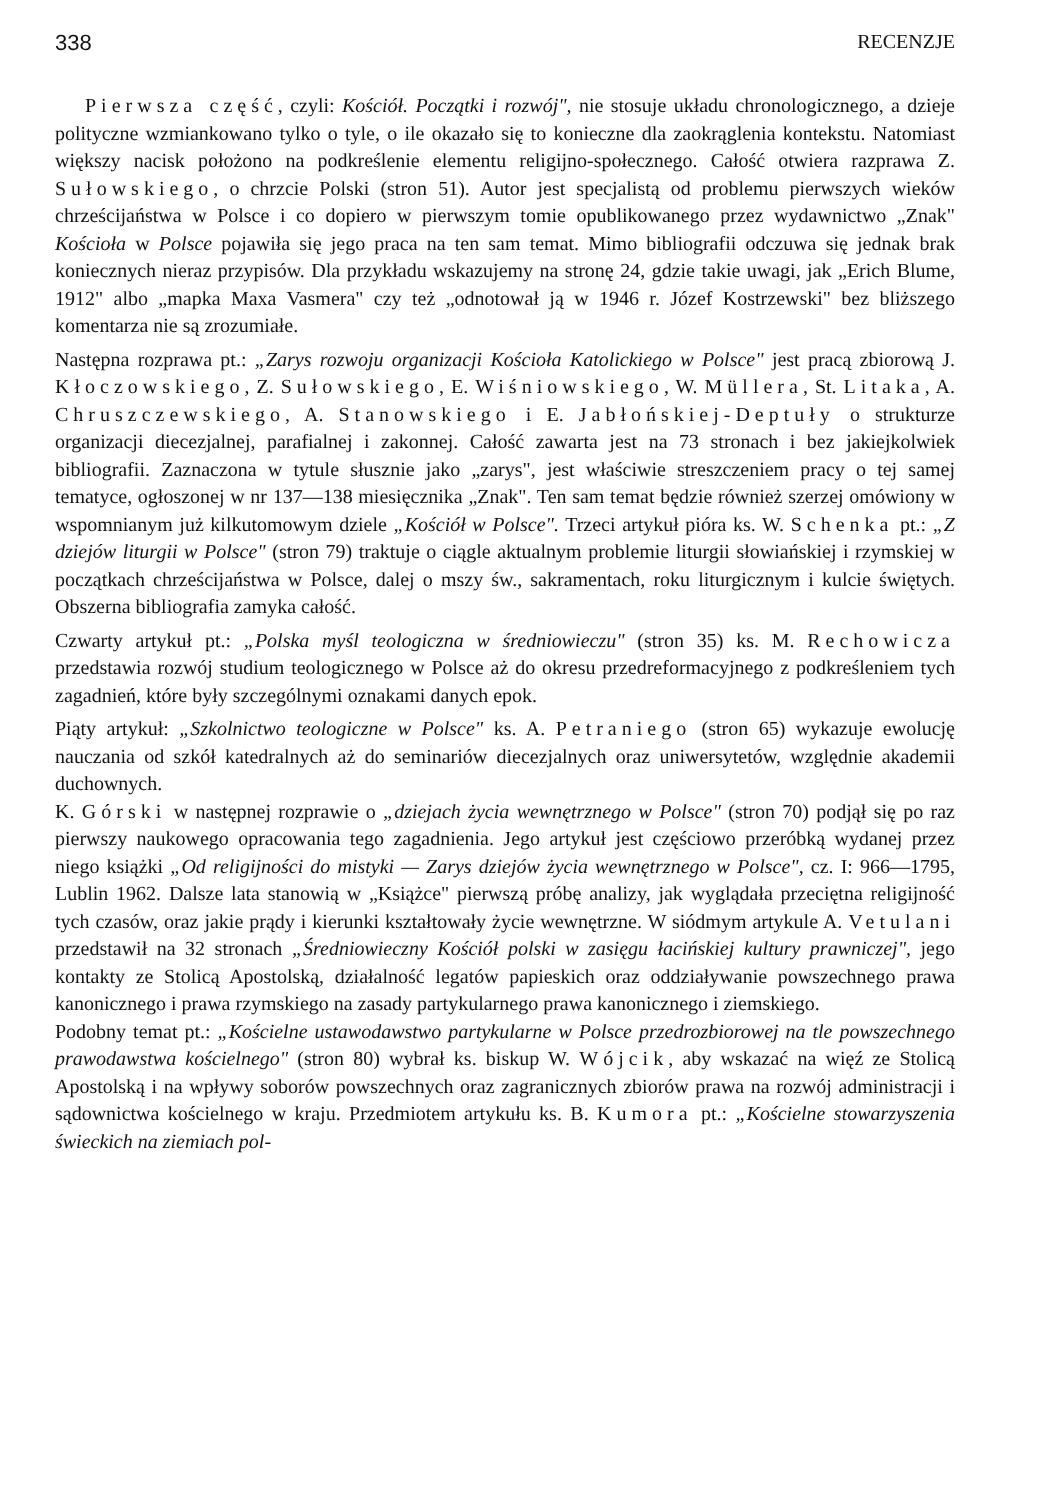338 RECENZJE
Pierwsza część, czyli: Kościół. Początki i rozwój", nie stosuje układu chronologicznego, a dzieje polityczne wzmiankowano tylko o tyle, o ile okazało się to konieczne dla zaokrąglenia kontekstu. Natomiast większy nacisk położono na podkreślenie elementu religijno-społecznego. Całość otwiera razprawa Z. Sułowskiego, o chrzcie Polski (stron 51). Autor jest specjalistą od problemu pierwszych wieków chrześcijaństwa w Polsce i co dopiero w pierwszym tomie opublikowanego przez wydawnictwo „Znak" Kościoła w Polsce pojawiła się jego praca na ten sam temat. Mimo bibliografii odczuwa się jednak brak koniecznych nieraz przypisów. Dla przykładu wskazujemy na stronę 24, gdzie takie uwagi, jak „Erich Blume, 1912" albo „mapka Maxa Vasmera" czy też „odnotował ją w 1946 r. Józef Kostrzewski" bez bliższego komentarza nie są zrozumiałe.
Następna rozprawa pt.: „Zarys rozwoju organizacji Kościoła Katolickiego w Polsce" jest pracą zbiorową J. Kłoczowskiego, Z. Sułowskiego, E. Wiśniowskiego, W. Müllera, St. Litaka, A. Chruszczewskiego, A. Stanowskiego i E. Jabłońskiej-Deptuły o strukturze organizacji diecezjalnej, parafialnej i zakonnej. Całość zawarta jest na 73 stronach i bez jakiejkolwiek bibliografii. Zaznaczona w tytule słusznie jako „zarys", jest właściwie streszczeniem pracy o tej samej tematyce, ogłoszonej w nr 137—138 miesięcznika „Znak". Ten sam temat będzie również szerzej omówiony w wspomnianym już kilkutomowym dziele „Kościół w Polsce". Trzeci artykuł pióra ks. W. Schenka pt.: „Z dziejów liturgii w Polsce" (stron 79) traktuje o ciągle aktualnym problemie liturgii słowiańskiej i rzymskiej w początkach chrześcijaństwa w Polsce, dalej o mszy św., sakramentach, roku liturgicznym i kulcie świętych. Obszerna bibliografia zamyka całość.
Czwarty artykuł pt.: „Polska myśl teologiczna w średniowieczu" (stron 35) ks. M. Rechowicza przedstawia rozwój studium teologicznego w Polsce aż do okresu przedreformacyjnego z podkreśleniem tych zagadnień, które były szczególnymi oznakami danych epok.
Piąty artykuł: „Szkolnictwo teologiczne w Polsce" ks. A. Petraniego (stron 65) wykazuje ewolucję nauczania od szkół katedralnych aż do seminariów diecezjalnych oraz uniwersytetów, względnie akademii duchownych.
K. Górski w następnej rozprawie o „dziejach życia wewnętrznego w Polsce" (stron 70) podjął się po raz pierwszy naukowego opracowania tego zagadnienia. Jego artykuł jest częściowo przeróbką wydanej przez niego książki „Od religijności do mistyki — Zarys dziejów życia wewnętrznego w Polsce", cz. I: 966—1795, Lublin 1962. Dalsze lata stanowią w „Książce" pierwszą próbę analizy, jak wyglądała przeciętna religijność tych czasów, oraz jakie prądy i kierunki kształtowały życie wewnętrzne. W siódmym artykule A. Vetulani przedstawił na 32 stronach „Średniowieczny Kościół polski w zasięgu łacińskiej kultury prawniczej", jego kontakty ze Stolicą Apostolską, działalność legatów papieskich oraz oddziaływanie powszechnego prawa kanonicznego i prawa rzymskiego na zasady partykularnego prawa kanonicznego i ziemskiego.
Podobny temat pt.: „Kościelne ustawodawstwo partykularne w Polsce przedrozbiorowej na tle powszechnego prawodawstwa kościelnego" (stron 80) wybrał ks. biskup W. Wójcik, aby wskazać na więź ze Stolicą Apostolską i na wpływy soborów powszechnych oraz zagranicznych zbiorów prawa na rozwój administracji i sądownictwa kościelnego w kraju. Przedmiotem artykułu ks. B. Kumora pt.: „Kościelne stowarzyszenia świeckich na ziemiach pol-